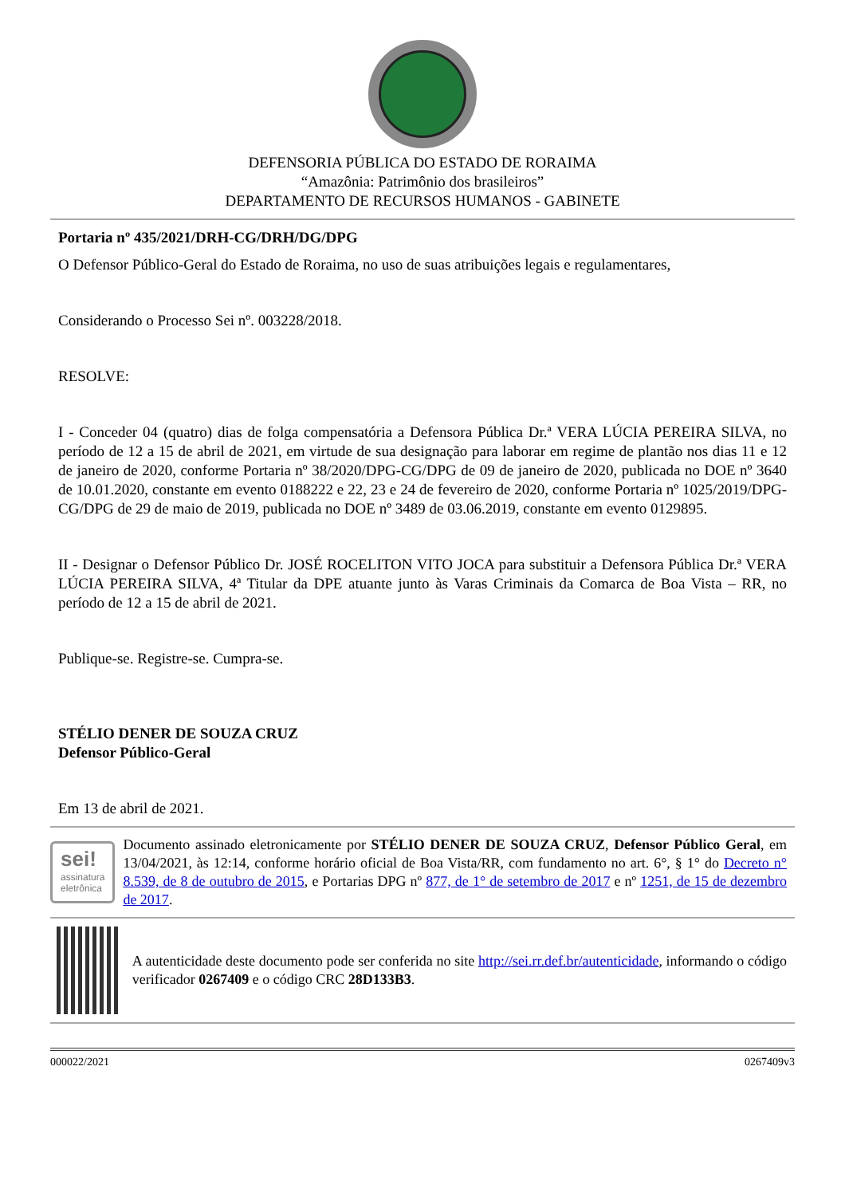DEFENSORIA PÚBLICA DO ESTADO DE RORAIMA
“Amazônia: Patrimônio dos brasileiros”
DEPARTAMENTO DE RECURSOS HUMANOS - GABINETE
Portaria nº 435/2021/DRH-CG/DRH/DG/DPG
O Defensor Público-Geral do Estado de Roraima, no uso de suas atribuições legais e regulamentares,
Considerando o Processo Sei nº. 003228/2018.
RESOLVE:
I - Conceder 04 (quatro) dias de folga compensatória a Defensora Pública Dr.ª VERA LÚCIA PEREIRA SILVA, no período de 12 a 15 de abril de 2021, em virtude de sua designação para laborar em regime de plantão nos dias 11 e 12 de janeiro de 2020, conforme Portaria nº 38/2020/DPG-CG/DPG de 09 de janeiro de 2020, publicada no DOE nº 3640 de 10.01.2020, constante em evento 0188222 e 22, 23 e 24 de fevereiro de 2020, conforme Portaria nº 1025/2019/DPG-CG/DPG de 29 de maio de 2019, publicada no DOE nº 3489 de 03.06.2019, constante em evento 0129895.
II - Designar o Defensor Público Dr. JOSÉ ROCELITON VITO JOCA para substituir a Defensora Pública Dr.ª VERA LÚCIA PEREIRA SILVA, 4ª Titular da DPE atuante junto às Varas Criminais da Comarca de Boa Vista – RR, no período de 12 a 15 de abril de 2021.
Publique-se. Registre-se. Cumpra-se.
STÉLIO DENER DE SOUZA CRUZ
Defensor Público-Geral
Em 13 de abril de 2021.
sei!
assinatura eletrônica
Documento assinado eletronicamente por STÉLIO DENER DE SOUZA CRUZ, Defensor Público Geral, em 13/04/2021, às 12:14, conforme horário oficial de Boa Vista/RR, com fundamento no art. 6°, § 1° do Decreto n° 8.539, de 8 de outubro de 2015, e Portarias DPG nº 877, de 1° de setembro de 2017 e nº 1251, de 15 de dezembro de 2017.
A autenticidade deste documento pode ser conferida no site http://sei.rr.def.br/autenticidade, informando o código verificador 0267409 e o código CRC 28D133B3.
000022/2021 0267409v3